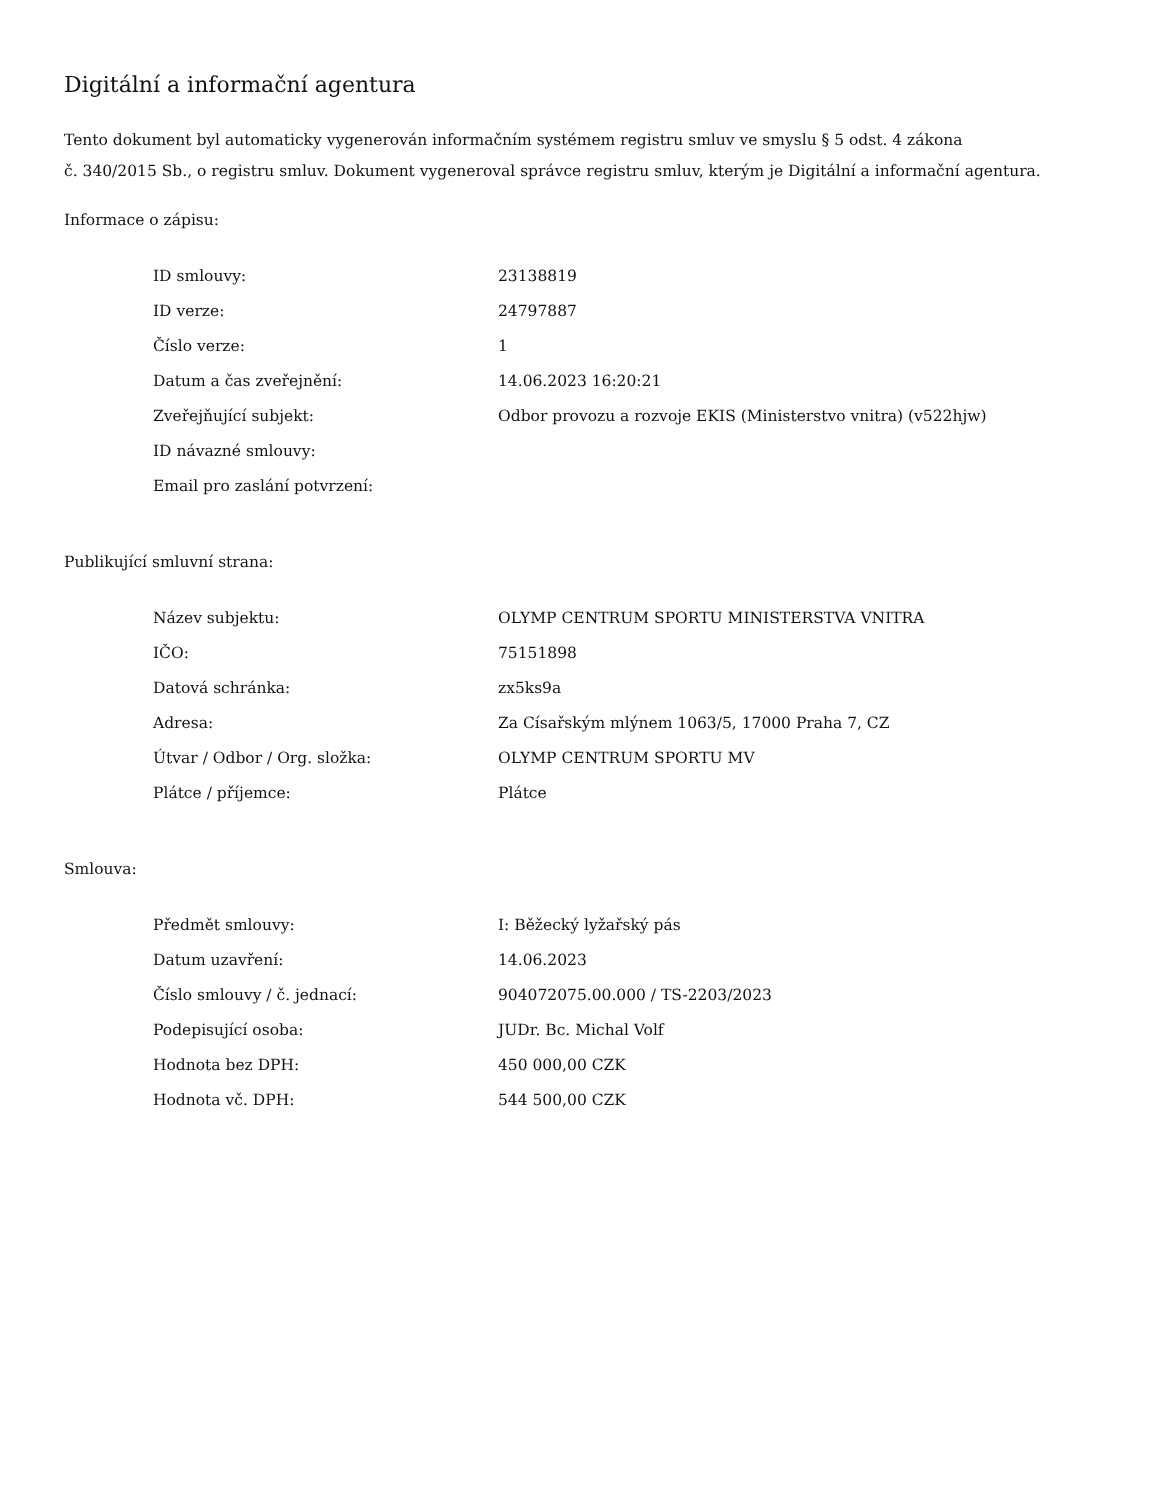Digitální a informační agentura
Tento dokument byl automaticky vygenerován informačním systémem registru smluv ve smyslu § 5 odst. 4 zákona
č. 340/2015 Sb., o registru smluv. Dokument vygeneroval správce registru smluv, kterým je Digitální a informační agentura.
Informace o zápisu:
| ID smlouvy: | 23138819 |
| ID verze: | 24797887 |
| Číslo verze: | 1 |
| Datum a čas zveřejnění: | 14.06.2023 16:20:21 |
| Zveřejňující subjekt: | Odbor provozu a rozvoje EKIS (Ministerstvo vnitra) (v522hjw) |
| ID návazné smlouvy: | |
| Email pro zaslání potvrzení: | |
Publikující smluvní strana:
| Název subjektu: | OLYMP CENTRUM SPORTU MINISTERSTVA VNITRA |
| IČO: | 75151898 |
| Datová schránka: | zx5ks9a |
| Adresa: | Za Císařským mlýnem 1063/5, 17000 Praha 7, CZ |
| Útvar / Odbor / Org. složka: | OLYMP CENTRUM SPORTU MV |
| Plátce / příjemce: | Plátce |
Smlouva:
| Předmět smlouvy: | I: Běžecký lyžařský pás |
| Datum uzavření: | 14.06.2023 |
| Číslo smlouvy / č. jednací: | 904072075.00.000 / TS-2203/2023 |
| Podepisující osoba: | JUDr. Bc. Michal Volf |
| Hodnota bez DPH: | 450 000,00 CZK |
| Hodnota vč. DPH: | 544 500,00 CZK |